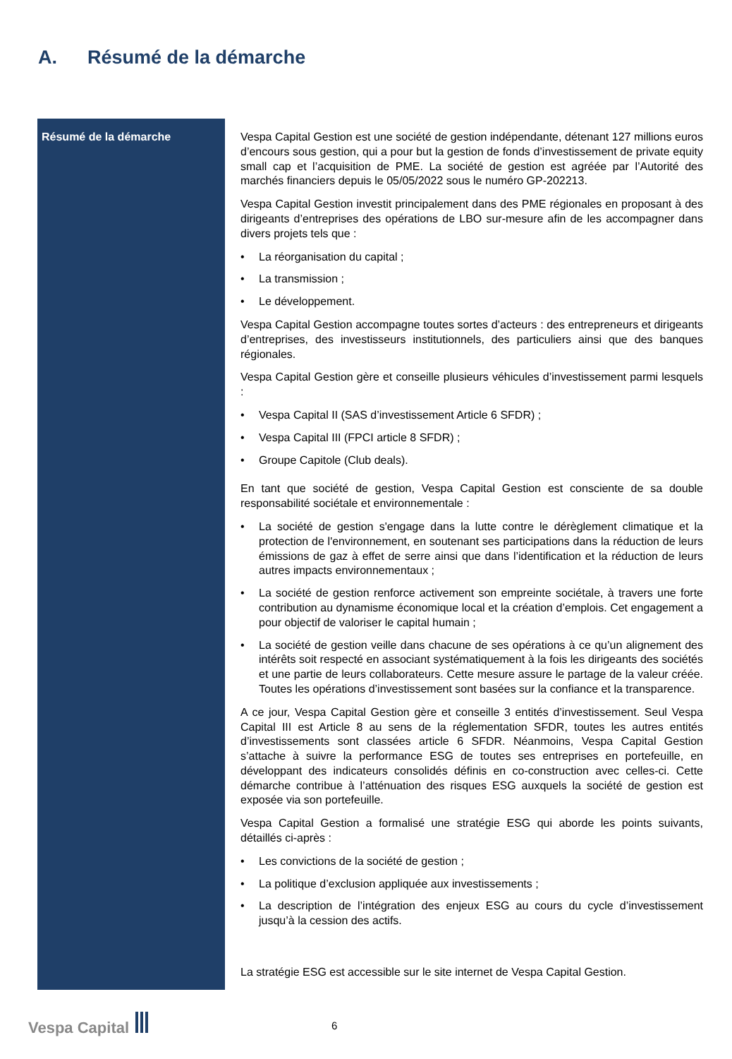A. Résumé de la démarche
| Résumé de la démarche | Vespa Capital Gestion est une société de gestion indépendante, détenant 127 millions euros d’encours sous gestion, qui a pour but la gestion de fonds d’investissement de private equity small cap et l’acquisition de PME. La société de gestion est agréée par l’Autorité des marchés financiers depuis le 05/05/2022 sous le numéro GP-202213. Vespa Capital Gestion investit principalement dans des PME régionales en proposant à des dirigeants d’entreprises des opérations de LBO sur-mesure afin de les accompagner dans divers projets tels que : • La réorganisation du capital ; • La transmission ; • Le développement. Vespa Capital Gestion accompagne toutes sortes d’acteurs : des entrepreneurs et dirigeants d’entreprises, des investisseurs institutionnels, des particuliers ainsi que des banques régionales. Vespa Capital Gestion gère et conseille plusieurs véhicules d’investissement parmi lesquels : • Vespa Capital II (SAS d’investissement Article 6 SFDR) ; • Vespa Capital III (FPCI article 8 SFDR) ; • Groupe Capitole (Club deals). En tant que société de gestion, Vespa Capital Gestion est consciente de sa double responsabilité sociétale et environnementale : • La société de gestion s'engage dans la lutte contre le dérèglement climatique et la protection de l'environnement, en soutenant ses participations dans la réduction de leurs émissions de gaz à effet de serre ainsi que dans l’identification et la réduction de leurs autres impacts environnementaux ; • La société de gestion renforce activement son empreinte sociétale, à travers une forte contribution au dynamisme économique local et la création d’emplois. Cet engagement a pour objectif de valoriser le capital humain ; • La société de gestion veille dans chacune de ses opérations à ce qu’un alignement des intérêts soit respecté en associant systématiquement à la fois les dirigeants des sociétés et une partie de leurs collaborateurs. Cette mesure assure le partage de la valeur créée. Toutes les opérations d’investissement sont basées sur la confiance et la transparence. A ce jour, Vespa Capital Gestion gère et conseille 3 entités d’investissement. Seul Vespa Capital III est Article 8 au sens de la réglementation SFDR, toutes les autres entités d’investissements sont classées article 6 SFDR. Néanmoins, Vespa Capital Gestion s’attache à suivre la performance ESG de toutes ses entreprises en portefeuille, en développant des indicateurs consolidés définis en co-construction avec celles-ci. Cette démarche contribue à l’atténuation des risques ESG auxquels la société de gestion est exposée via son portefeuille. Vespa Capital Gestion a formalisé une stratégie ESG qui aborde les points suivants, détaillés ci-après : • Les convictions de la société de gestion ; • La politique d’exclusion appliquée aux investissements ; • La description de l’intégration des enjeux ESG au cours du cycle d’investissement jusqu’à la cession des actifs. La stratégie ESG est accessible sur le site internet de Vespa Capital Gestion. |
Vespa Capital 6